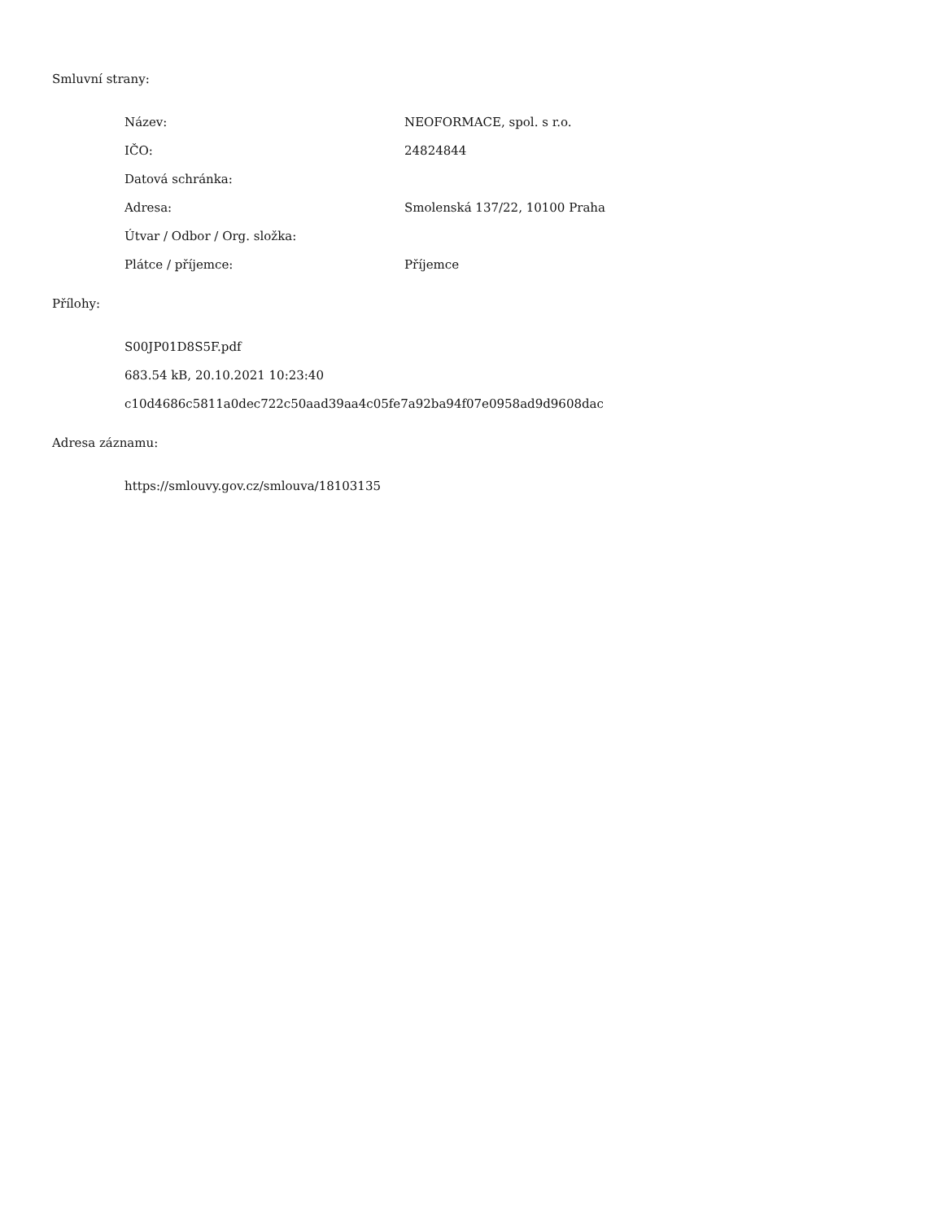Smluvní strany:
| Název: | NEOFORMACE, spol. s r.o. |
| IČO: | 24824844 |
| Datová schránka: | |
| Adresa: | Smolenská 137/22, 10100 Praha |
| Útvar / Odbor / Org. složka: | |
| Plátce / příjemce: | Příjemce |
Přílohy:
| S00JP01D8S5F.pdf |
| 683.54 kB, 20.10.2021 10:23:40 |
| c10d4686c5811a0dec722c50aad39aa4c05fe7a92ba94f07e0958ad9d9608dac |
Adresa záznamu:
| https://smlouvy.gov.cz/smlouva/18103135 |